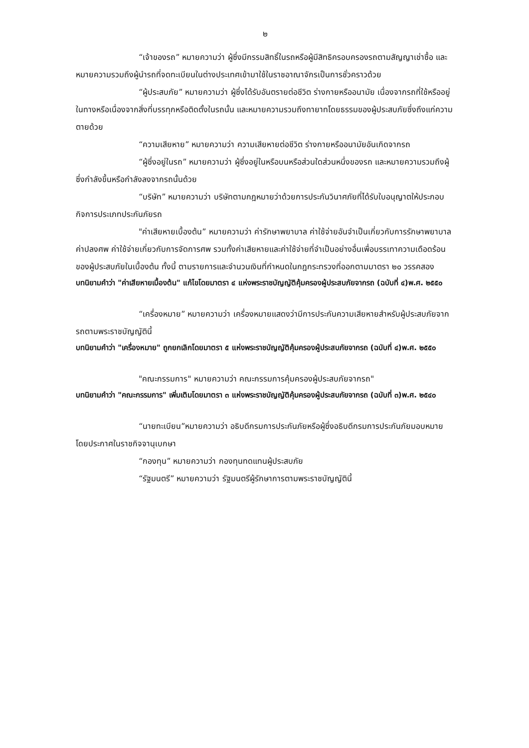๒
“เจ้าของรถ” หมายความว่า ผู้ซึ่งมีกรรมสิทธิ์ในรถหรือผู้มีสิทธิครอบครองรถตามสัญญาเช่าซื้อ และหมายความรวมถึงผู้นำรถที่จดทะเบียนในต่างประเทศเข้ามาใช้ในราชอาณาจักรเป็นการชั่วคราวด้วย
“ผู้ประสบภัย” หมายความว่า ผู้ซึ่งได้รับอันตรายต่อชีวิต ร่างกายหรืออนามัย เนื่องจากรถที่ใช้หรืออยู่ในทางหรือเนื่องจากสิ่งที่บรรทุกหรือติดตั้งในรถนั้น และหมายความรวมถึงทายาทโดยธรรมของผู้ประสบภัยซึ่งถึงแก่ความตายด้วย
“ความเสียหาย” หมายความว่า ความเสียหายต่อชีวิต ร่างกายหรืออนามัยอันเกิดจากรถ
“ผู้ซึ่งอยู่ในรถ” หมายความว่า ผู้ซึ่งอยู่ในหรือบนหรือส่วนใดส่วนหนึ่งของรถ และหมายความรวมถึงผู้ซึ่งกำลังขึ้นหรือกำลังลงจากรถนั้นด้วย
“บริษัท” หมายความว่า บริษัทตามกฎหมายว่าด้วยการประกันวินาศภัยที่ได้รับใบอนุญาตให้ประกอบกิจการประเภทประกันภัยรถ
"ค่าเสียหายเบื้องต้น” หมายความว่า ค่ารักษาพยาบาล ค่าใช้จ่ายอันจำเป็นเกี่ยวกับการรักษาพยาบาล ค่าปลงศพ ค่าใช้จ่ายเกี่ยวกับการจัดการศพ รวมทั้งค่าเสียหายและค่าใช้จ่ายที่จำเป็นอย่างอื่นเพื่อบรรเทาความเดือดร้อนของผู้ประสบภัยในเบื้องต้น ทั้งนี้ ตามรายการและจำนวนเงินที่กำหนดในกฎกระทรวงที่ออกตามมาตรา ๒๐ วรรคสอง
บทนิยามคำว่า "ค่าเสียหายเบื้องต้น" แก้ไขโดยมาตรา ๔ แห่งพระราชบัญญัติคุ้มครองผู้ประสบภัยจากรถ (ฉบับที่ ๔)พ.ศ. ๒๕๕๐
“เครื่องหมาย” หมายความว่า เครื่องหมายแสดงว่ามีการประกันความเสียหายสำหรับผู้ประสบภัยจากรถตามพระราชบัญญัตินี้
บทนิยามคำว่า "เครื่องหมาย" ถูกยกเลิกโดยมาตรา ๕ แห่งพระราชบัญญัติคุ้มครองผู้ประสบภัยจากรถ (ฉบับที่ ๔)พ.ศ. ๒๕๕๐
"คณะกรรมการ" หมายความว่า คณะกรรมการคุ้มครองผู้ประสบภัยจากรถ"
บทนิยามคำว่า "คณะกรรมการ" เพิ่มเติมโดยมาตรา ๓ แห่งพระราชบัญญัติคุ้มครองผู้ประสบภัยจากรถ (ฉบับที่ ๓)พ.ศ. ๒๕๔๐
“นายทะเบียน”หมายความว่า อธิบดีกรมการประกันภัยหรือผู้ซึ่งอธิบดีกรมการประกันภัยมอบหมายโดยประกาศในราชกิจจานุเบกษา
“กองทุน” หมายความว่า กองทุนทดแทนผู้ประสบภัย
“รัฐมนตรี” หมายความว่า รัฐมนตรีผู้รักษาการตามพระราชบัญญัตินี้